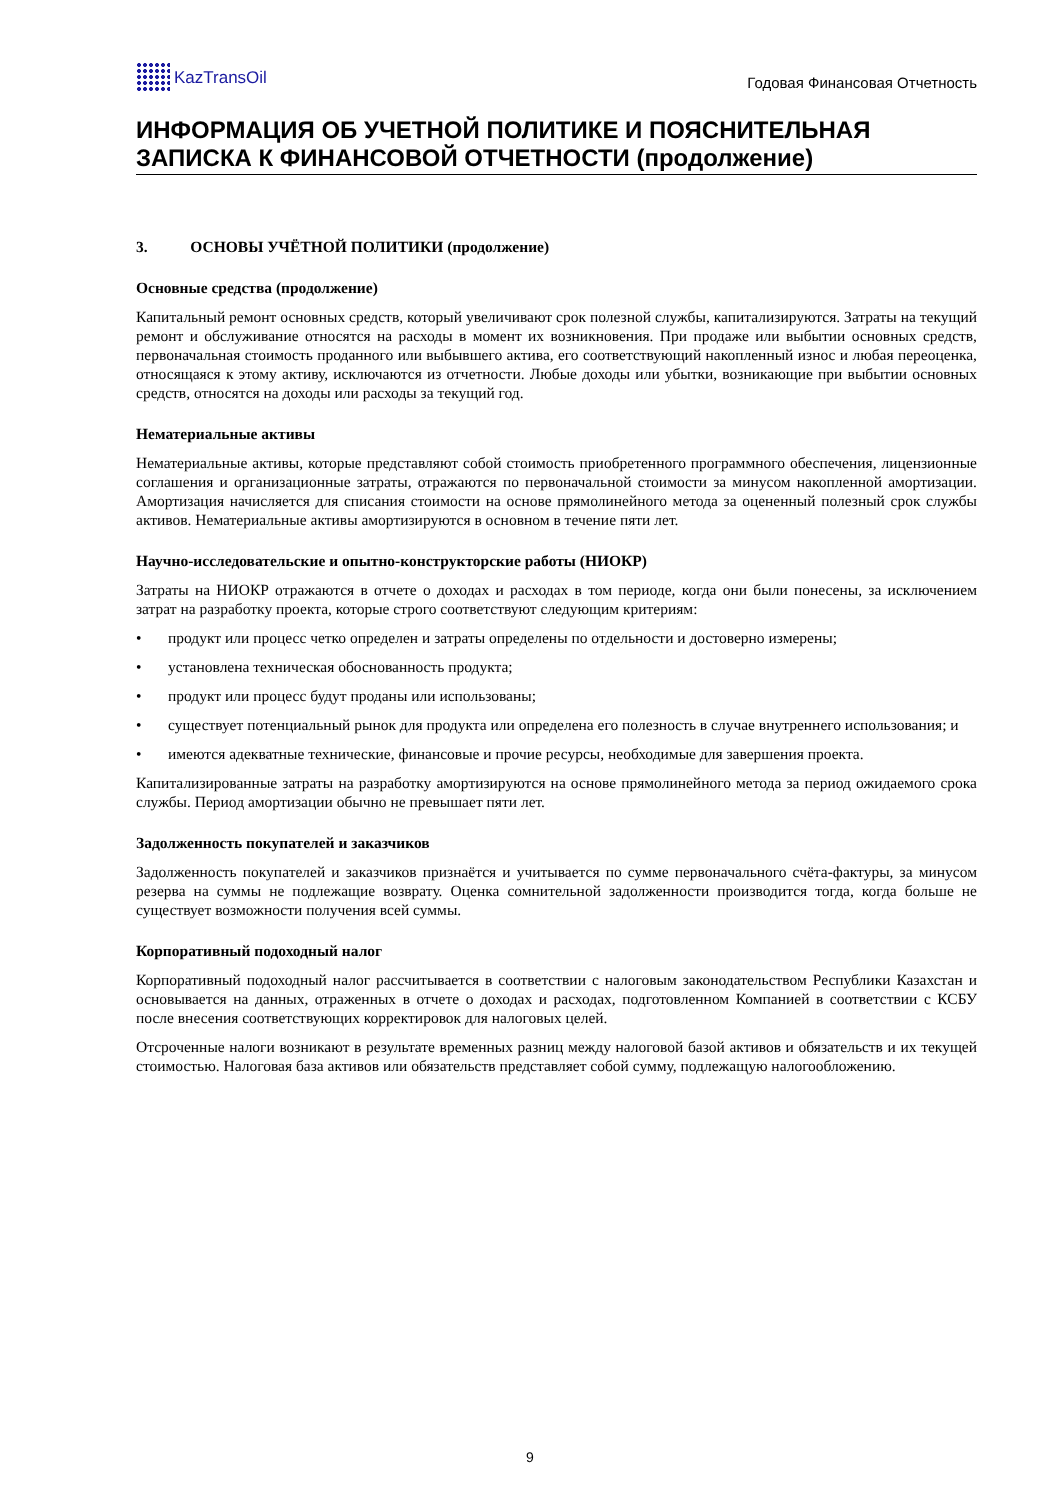KazTransOil
Годовая Финансовая Отчетность
ИНФОРМАЦИЯ ОБ УЧЕТНОЙ ПОЛИТИКЕ И ПОЯСНИТЕЛЬНАЯ ЗАПИСКА К ФИНАНСОВОЙ ОТЧЕТНОСТИ (продолжение)
3. ОСНОВЫ УЧЁТНОЙ ПОЛИТИКИ (продолжение)
Основные средства (продолжение)
Капитальный ремонт основных средств, который увеличивают срок полезной службы, капитализируются. Затраты на текущий ремонт и обслуживание относятся на расходы в момент их возникновения. При продаже или выбытии основных средств, первоначальная стоимость проданного или выбывшего актива, его соответствующий накопленный износ и любая переоценка, относящаяся к этому активу, исключаются из отчетности. Любые доходы или убытки, возникающие при выбытии основных средств, относятся на доходы или расходы за текущий год.
Нематериальные активы
Нематериальные активы, которые представляют собой стоимость приобретенного программного обеспечения, лицензионные соглашения и организационные затраты, отражаются по первоначальной стоимости за минусом накопленной амортизации. Амортизация начисляется для списания стоимости на основе прямолинейного метода за оцененный полезный срок службы активов. Нематериальные активы амортизируются в основном в течение пяти лет.
Научно-исследовательские и опытно-конструкторские работы (НИОКР)
Затраты на НИОКР отражаются в отчете о доходах и расходах в том периоде, когда они были понесены, за исключением затрат на разработку проекта, которые строго соответствуют следующим критериям:
• продукт или процесс четко определен и затраты определены по отдельности и достоверно измерены;
• установлена техническая обоснованность продукта;
• продукт или процесс будут проданы или использованы;
• существует потенциальный рынок для продукта или определена его полезность в случае внутреннего использования; и
• имеются адекватные технические, финансовые и прочие ресурсы, необходимые для завершения проекта.
Капитализированные затраты на разработку амортизируются на основе прямолинейного метода за период ожидаемого срока службы. Период амортизации обычно не превышает пяти лет.
Задолженность покупателей и заказчиков
Задолженность покупателей и заказчиков признаётся и учитывается по сумме первоначального счёта-фактуры, за минусом резерва на суммы не подлежащие возврату. Оценка сомнительной задолженности производится тогда, когда больше не существует возможности получения всей суммы.
Корпоративный подоходный налог
Корпоративный подоходный налог рассчитывается в соответствии с налоговым законодательством Республики Казахстан и основывается на данных, отраженных в отчете о доходах и расходах, подготовленном Компанией в соответствии с КСБУ после внесения соответствующих корректировок для налоговых целей.
Отсроченные налоги возникают в результате временных разниц между налоговой базой активов и обязательств и их текущей стоимостью. Налоговая база активов или обязательств представляет собой сумму, подлежащую налогообложению.
9